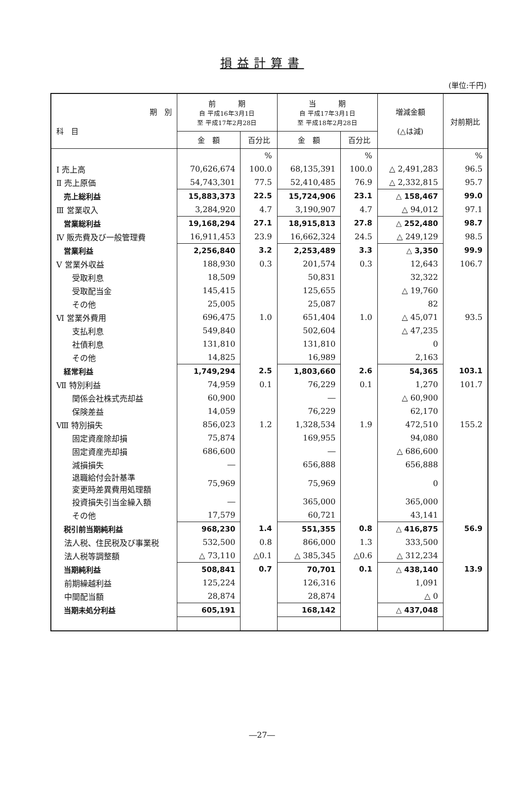損益計算書
(単位:千円)
| 期 別 科 目 | 前 期 自 平成16年3月1日 至 平成17年2月28日 | | 当 期 自 平成17年3月1日 至 平成18年2月28日 | | 増減金額 (△は減) | 対前期比 |
| --- | --- | --- | --- | --- | --- | --- |
| | 金 額 | 百分比 | 金 額 | 百分比 | | |
| | | % | | % | | % |
| Ⅰ 売上高 | 70,626,674 | 100.0 | 68,135,391 | 100.0 | △ 2,491,283 | 96.5 |
| Ⅱ 売上原価 | 54,743,301 | 77.5 | 52,410,485 | 76.9 | △ 2,332,815 | 95.7 |
| 売上総利益 | 15,883,373 | 22.5 | 15,724,906 | 23.1 | △ 158,467 | 99.0 |
| Ⅲ 営業収入 | 3,284,920 | 4.7 | 3,190,907 | 4.7 | △ 94,012 | 97.1 |
| 営業総利益 | 19,168,294 | 27.1 | 18,915,813 | 27.8 | △ 252,480 | 98.7 |
| Ⅳ 販売費及び一般管理費 | 16,911,453 | 23.9 | 16,662,324 | 24.5 | △ 249,129 | 98.5 |
| 営業利益 | 2,256,840 | 3.2 | 2,253,489 | 3.3 | △ 3,350 | 99.9 |
| Ⅴ 営業外収益 | 188,930 | 0.3 | 201,574 | 0.3 | 12,643 | 106.7 |
| 受取利息 | 18,509 | | 50,831 | | 32,322 | |
| 受取配当金 | 145,415 | | 125,655 | | △ 19,760 | |
| その他 | 25,005 | | 25,087 | | 82 | |
| Ⅵ 営業外費用 | 696,475 | 1.0 | 651,404 | 1.0 | △ 45,071 | 93.5 |
| 支払利息 | 549,840 | | 502,604 | | △ 47,235 | |
| 社債利息 | 131,810 | | 131,810 | | 0 | |
| その他 | 14,825 | | 16,989 | | 2,163 | |
| 経常利益 | 1,749,294 | 2.5 | 1,803,660 | 2.6 | 54,365 | 103.1 |
| Ⅶ 特別利益 | 74,959 | 0.1 | 76,229 | 0.1 | 1,270 | 101.7 |
| 関係会社株式売却益 | 60,900 | | ― | | △ 60,900 | |
| 保険差益 | 14,059 | | 76,229 | | 62,170 | |
| Ⅷ 特別損失 | 856,023 | 1.2 | 1,328,534 | 1.9 | 472,510 | 155.2 |
| 固定資産除却損 | 75,874 | | 169,955 | | 94,080 | |
| 固定資産売却損 | 686,600 | | ― | | △ 686,600 | |
| 減損損失 | ― | | 656,888 | | 656,888 | |
| 退職給付会計基準 変更時差異費用処理額 | 75,969 | | 75,969 | | 0 | |
| 投資損失引当金繰入額 | ― | | 365,000 | | 365,000 | |
| その他 | 17,579 | | 60,721 | | 43,141 | |
| 税引前当期純利益 | 968,230 | 1.4 | 551,355 | 0.8 | △ 416,875 | 56.9 |
| 法人税、住民税及び事業税 | 532,500 | 0.8 | 866,000 | 1.3 | 333,500 | |
| 法人税等調整額 | △ 73,110 | △0.1 | △ 385,345 | △0.6 | △ 312,234 | |
| 当期純利益 | 508,841 | 0.7 | 70,701 | 0.1 | △ 438,140 | 13.9 |
| 前期繰越利益 | 125,224 | | 126,316 | | 1,091 | |
| 中間配当額 | 28,874 | | 28,874 | | △ 0 | |
| 当期未処分利益 | 605,191 | | 168,142 | | △ 437,048 | |
―27―